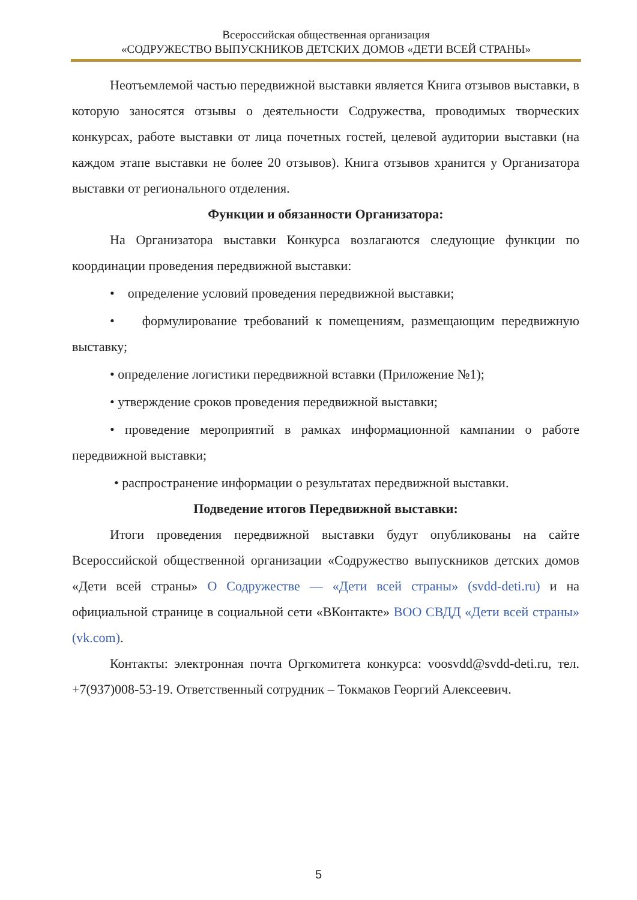Всероссийская общественная организация
«СОДРУЖЕСТВО ВЫПУСКНИКОВ ДЕТСКИХ ДОМОВ «ДЕТИ ВСЕЙ СТРАНЫ»
Неотъемлемой частью передвижной выставки является Книга отзывов выставки, в которую заносятся отзывы о деятельности Содружества, проводимых творческих конкурсах, работе выставки от лица почетных гостей, целевой аудитории выставки (на каждом этапе выставки не более 20 отзывов). Книга отзывов хранится у Организатора выставки от регионального отделения.
Функции и обязанности Организатора:
На Организатора выставки Конкурса возлагаются следующие функции по координации проведения передвижной выставки:
• определение условий проведения передвижной выставки;
• формулирование требований к помещениям, размещающим передвижную выставку;
• определение логистики передвижной вставки (Приложение №1);
• утверждение сроков проведения передвижной выставки;
• проведение мероприятий в рамках информационной кампании о работе передвижной выставки;
• распространение информации о результатах передвижной выставки.
Подведение итогов Передвижной выставки:
Итоги проведения передвижной выставки будут опубликованы на сайте Всероссийской общественной организации «Содружество выпускников детских домов «Дети всей страны» О Содружестве — «Дети всей страны» (svdd-deti.ru) и на официальной странице в социальной сети «ВКонтакте» ВОО СВДД «Дети всей страны» (vk.com).
Контакты: электронная почта Оргкомитета конкурса: voosvdd@svdd-deti.ru, тел. +7(937)008-53-19. Ответственный сотрудник – Токмаков Георгий Алексеевич.
5